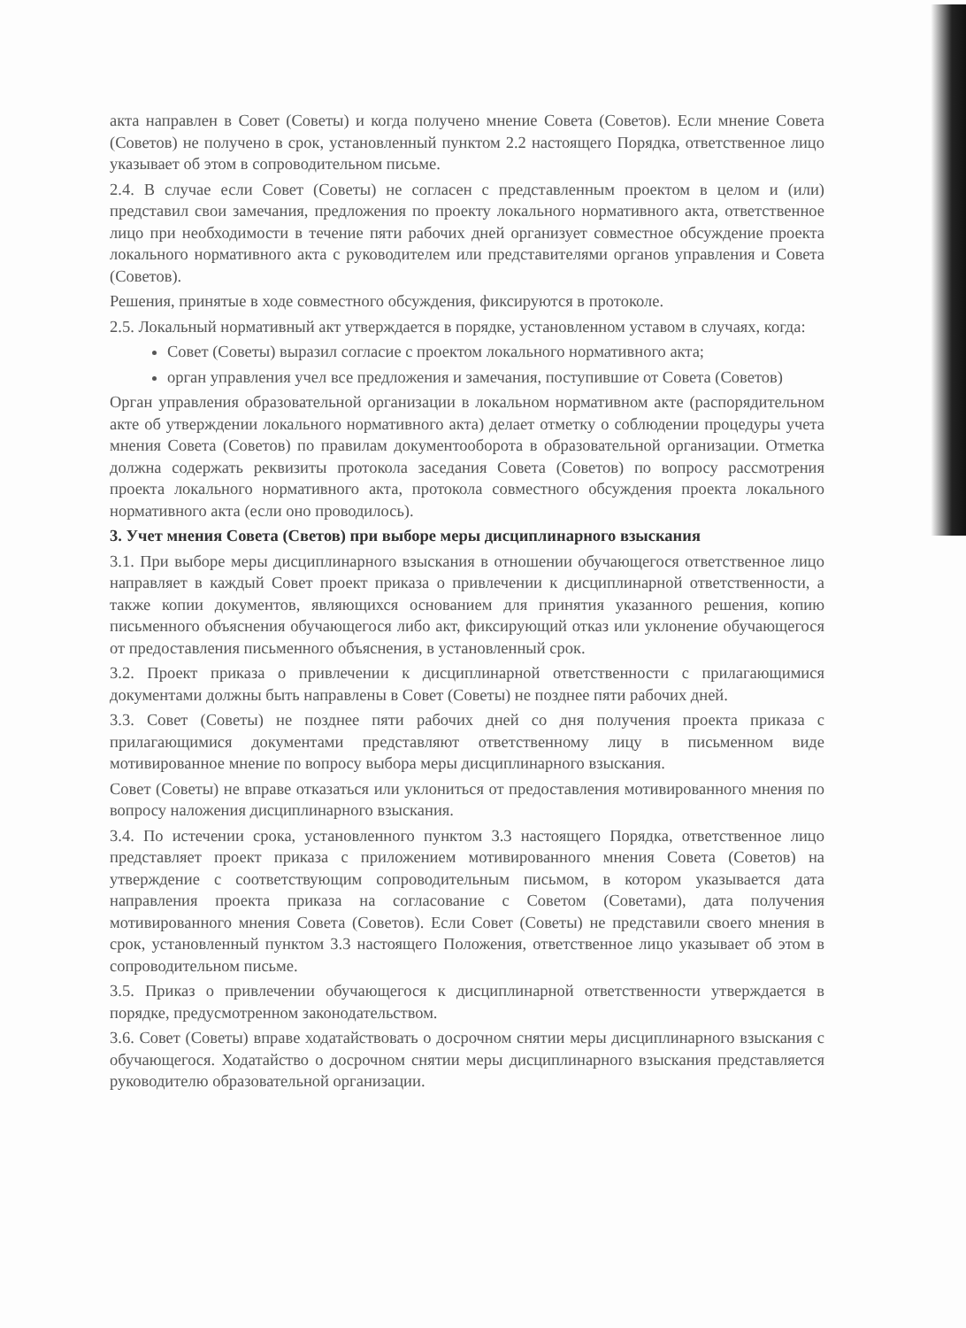акта направлен в Совет (Советы) и когда получено мнение Совета (Советов). Если мнение Совета (Советов) не получено в срок, установленный пунктом 2.2 настоящего Порядка, ответственное лицо указывает об этом в сопроводительном письме.
2.4. В случае если Совет (Советы) не согласен с представленным проектом в целом и (или) представил свои замечания, предложения по проекту локального нормативного акта, ответственное лицо при необходимости в течение пяти рабочих дней организует совместное обсуждение проекта локального нормативного акта с руководителем или представителями органов управления и Совета (Советов).
Решения, принятые в ходе совместного обсуждения, фиксируются в протоколе.
2.5. Локальный нормативный акт утверждается в порядке, установленном уставом в случаях, когда:
Совет (Советы) выразил согласие с проектом локального нормативного акта;
орган управления учел все предложения и замечания, поступившие от Совета (Советов)
Орган управления образовательной организации в локальном нормативном акте (распорядительном акте об утверждении локального нормативного акта) делает отметку о соблюдении процедуры учета мнения Совета (Советов) по правилам документооборота в образовательной организации. Отметка должна содержать реквизиты протокола заседания Совета (Советов) по вопросу рассмотрения проекта локального нормативного акта, протокола совместного обсуждения проекта локального нормативного акта (если оно проводилось).
3. Учет мнения Совета (Светов) при выборе меры дисциплинарного взыскания
3.1. При выборе меры дисциплинарного взыскания в отношении обучающегося ответственное лицо направляет в каждый Совет проект приказа о привлечении к дисциплинарной ответственности, а также копии документов, являющихся основанием для принятия указанного решения, копию письменного объяснения обучающегося либо акт, фиксирующий отказ или уклонение обучающегося от предоставления письменного объяснения, в установленный срок.
3.2. Проект приказа о привлечении к дисциплинарной ответственности с прилагающимися документами должны быть направлены в Совет (Советы) не позднее пяти рабочих дней.
3.3. Совет (Советы) не позднее пяти рабочих дней со дня получения проекта приказа с прилагающимися документами представляют ответственному лицу в письменном виде мотивированное мнение по вопросу выбора меры дисциплинарного взыскания.
Совет (Советы) не вправе отказаться или уклониться от предоставления мотивированного мнения по вопросу наложения дисциплинарного взыскания.
3.4. По истечении срока, установленного пунктом 3.3 настоящего Порядка, ответственное лицо представляет проект приказа с приложением мотивированного мнения Совета (Советов) на утверждение с соответствующим сопроводительным письмом, в котором указывается дата направления проекта приказа на согласование с Советом (Советами), дата получения мотивированного мнения Совета (Советов). Если Совет (Советы) не представили своего мнения в срок, установленный пунктом 3.3 настоящего Положения, ответственное лицо указывает об этом в сопроводительном письме.
3.5. Приказ о привлечении обучающегося к дисциплинарной ответственности утверждается в порядке, предусмотренном законодательством.
3.6. Совет (Советы) вправе ходатайствовать о досрочном снятии меры дисциплинарного взыскания с обучающегося. Ходатайство о досрочном снятии меры дисциплинарного взыскания представляется руководителю образовательной организации.